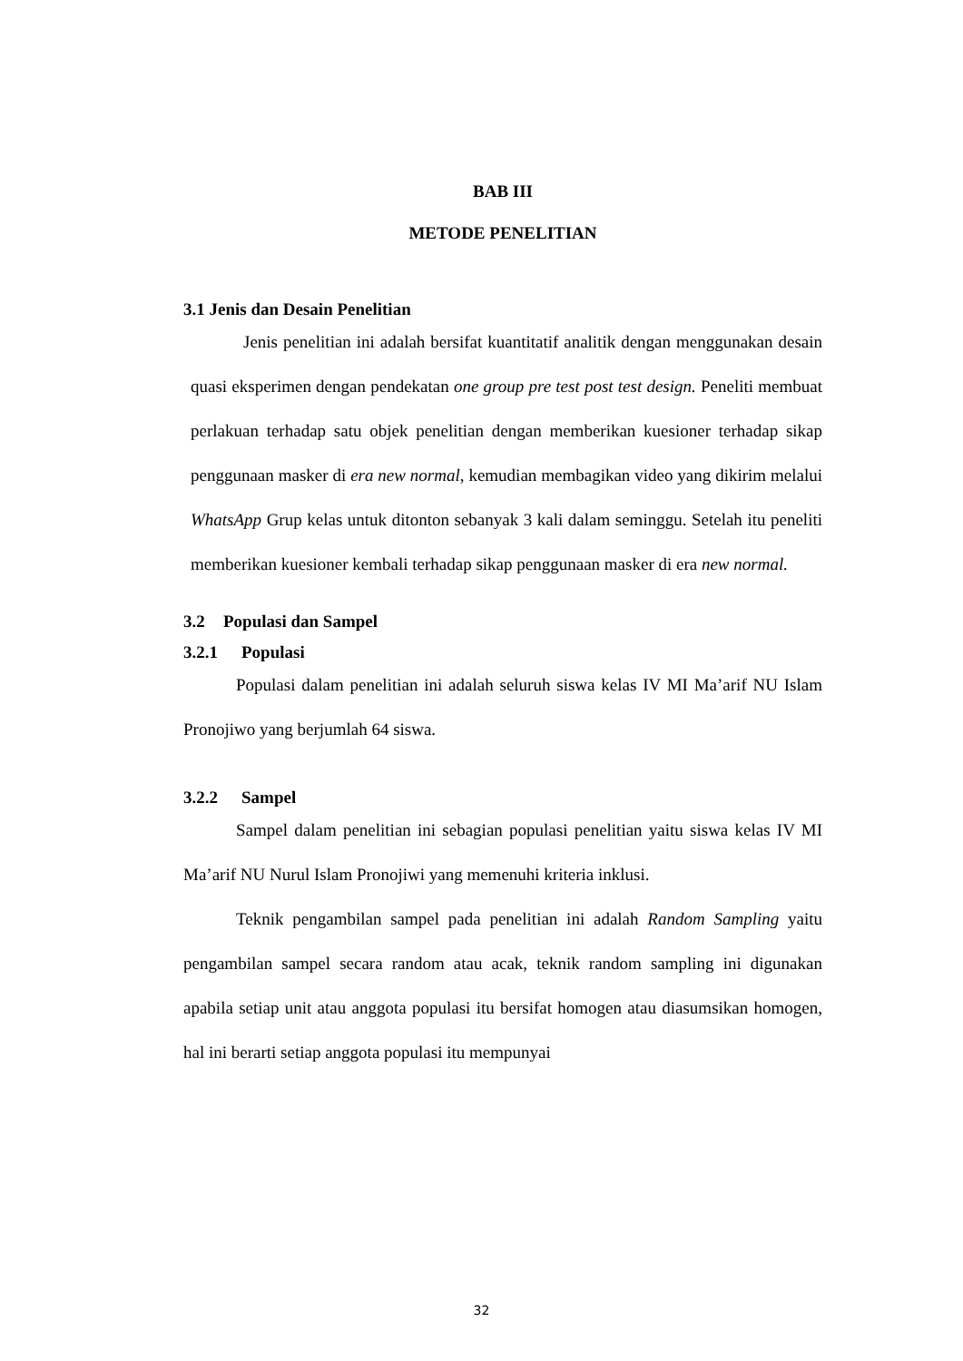BAB III
METODE PENELITIAN
3.1 Jenis dan Desain Penelitian
Jenis penelitian ini adalah bersifat kuantitatif analitik dengan menggunakan desain quasi eksperimen dengan pendekatan one group pre test post test design. Peneliti membuat perlakuan terhadap satu objek penelitian dengan memberikan kuesioner terhadap sikap penggunaan masker di era new normal, kemudian membagikan video yang dikirim melalui WhatsApp Grup kelas untuk ditonton sebanyak 3 kali dalam seminggu. Setelah itu peneliti memberikan kuesioner kembali terhadap sikap penggunaan masker di era new normal.
3.2 Populasi dan Sampel
3.2.1 Populasi
Populasi dalam penelitian ini adalah seluruh siswa kelas IV MI Ma’arif NU Islam Pronojiwo yang berjumlah 64 siswa.
3.2.2 Sampel
Sampel dalam penelitian ini sebagian populasi penelitian yaitu siswa kelas IV MI Ma’arif NU Nurul Islam Pronojiwi yang memenuhi kriteria inklusi.
Teknik pengambilan sampel pada penelitian ini adalah Random Sampling yaitu pengambilan sampel secara random atau acak, teknik random sampling ini digunakan apabila setiap unit atau anggota populasi itu bersifat homogen atau diasumsikan homogen, hal ini berarti setiap anggota populasi itu mempunyai
32